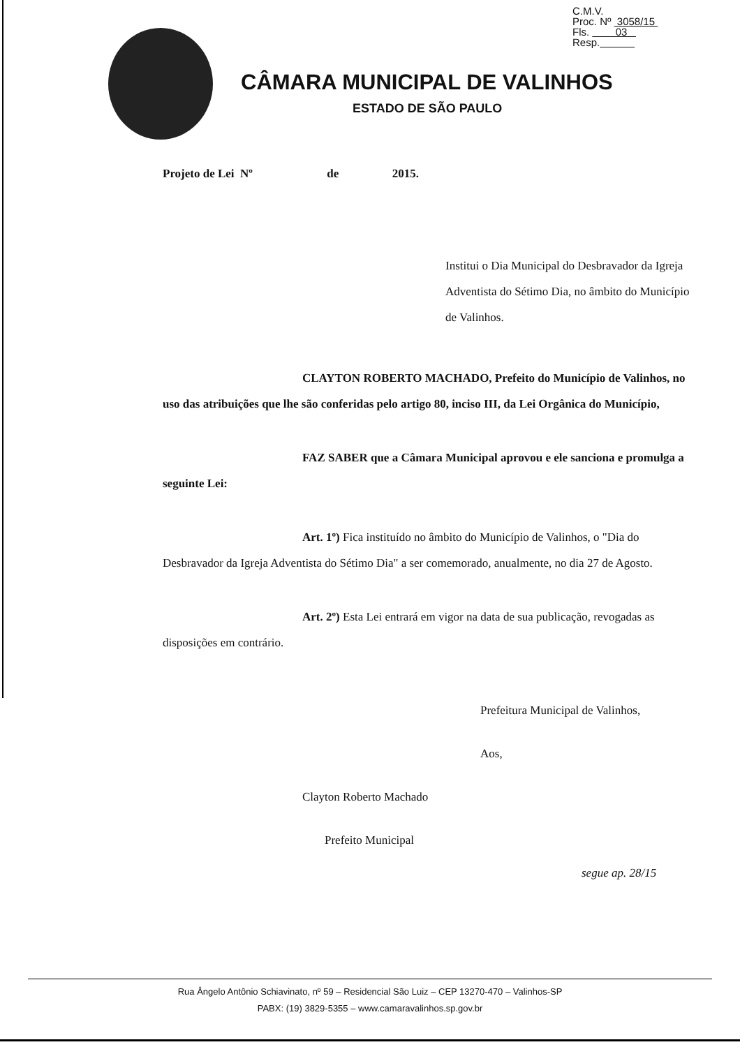C.M.V.
Proc. Nº 3058/15
Fls. 03
Resp.
CÂMARA MUNICIPAL DE VALINHOS
ESTADO DE SÃO PAULO
Projeto de Lei Nº de 2015.
Institui o Dia Municipal do Desbravador da Igreja Adventista do Sétimo Dia, no âmbito do Município de Valinhos.
CLAYTON ROBERTO MACHADO, Prefeito do Município de Valinhos, no uso das atribuições que lhe são conferidas pelo artigo 80, inciso III, da Lei Orgânica do Município,
FAZ SABER que a Câmara Municipal aprovou e ele sanciona e promulga a seguinte Lei:
Art. 1º) Fica instituído no âmbito do Município de Valinhos, o "Dia do Desbravador da Igreja Adventista do Sétimo Dia" a ser comemorado, anualmente, no dia 27 de Agosto.
Art. 2º) Esta Lei entrará em vigor na data de sua publicação, revogadas as disposições em contrário.
Prefeitura Municipal de Valinhos,
Aos,
Clayton Roberto Machado
Prefeito Municipal
segue ap. 28/15
Rua Ângelo Antônio Schiavinato, nº 59 – Residencial São Luiz – CEP 13270-470 – Valinhos-SP
PABX: (19) 3829-5355 – www.camaravalinhos.sp.gov.br